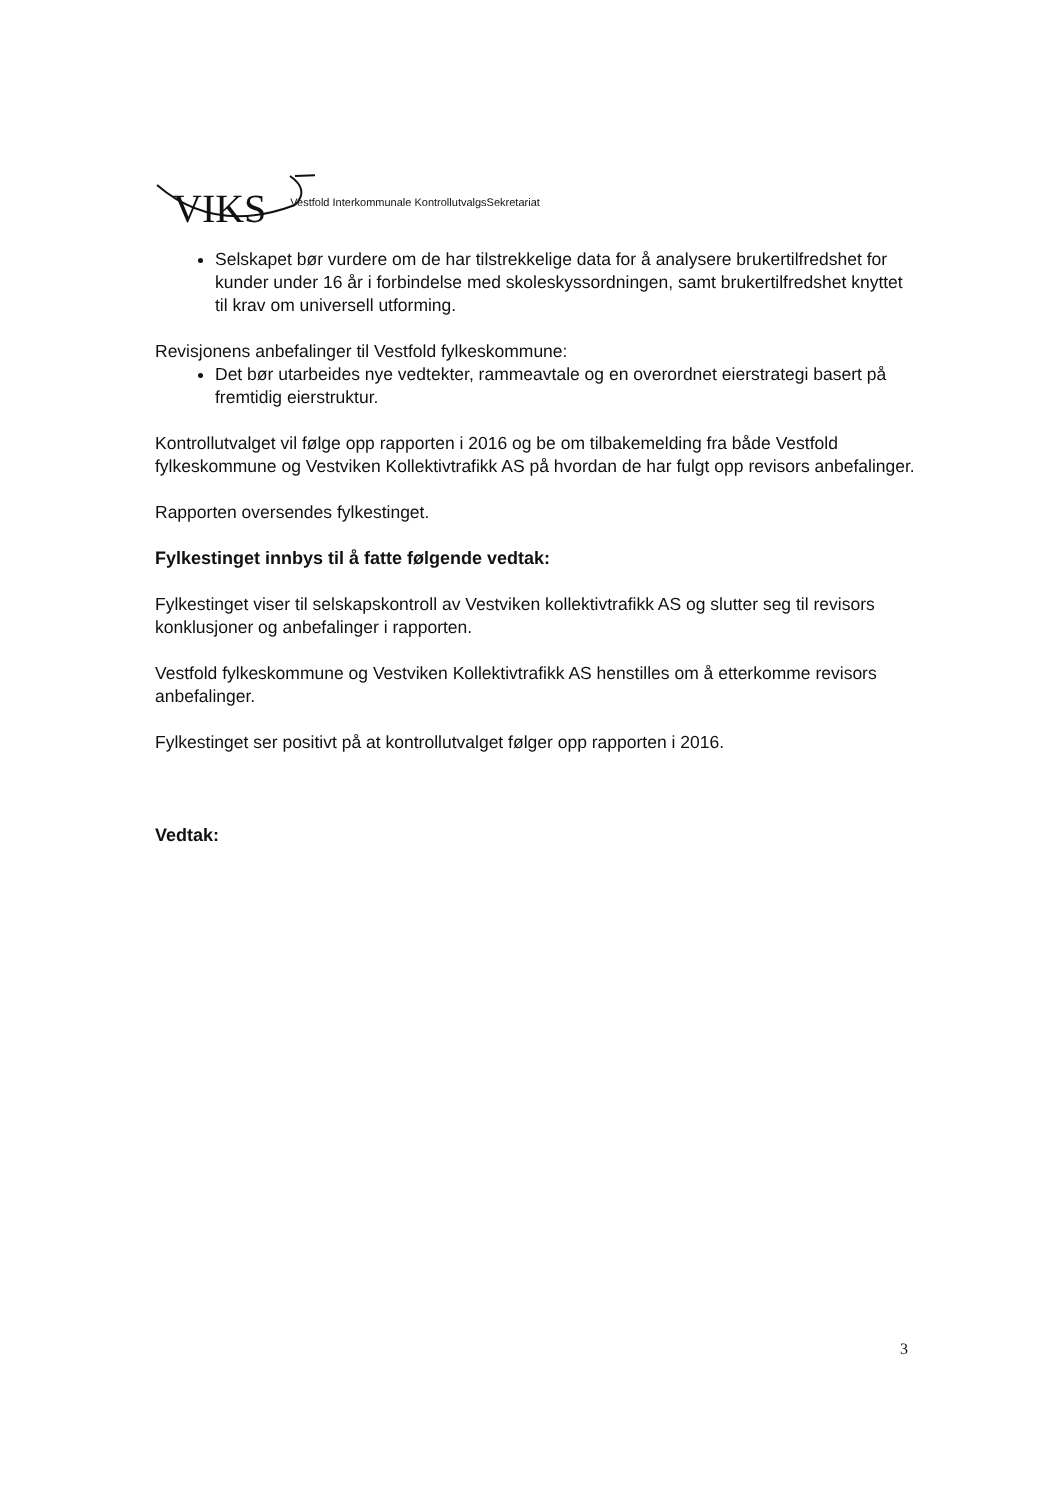VIKS Vestfold Interkommunale KontrollutvalgsSekretariat
Selskapet bør vurdere om de har tilstrekkelige data for å analysere brukertilfredshet for kunder under 16 år i forbindelse med skoleskyssordningen, samt brukertilfredshet knyttet til krav om universell utforming.
Revisjonens anbefalinger til Vestfold fylkeskommune:
Det bør utarbeides nye vedtekter, rammeavtale og en overordnet eierstrategi basert på fremtidig eierstruktur.
Kontrollutvalget vil følge opp rapporten i 2016 og be om tilbakemelding fra både Vestfold fylkeskommune og Vestviken Kollektivtrafikk AS på hvordan de har fulgt opp revisors anbefalinger.
Rapporten oversendes fylkestinget.
Fylkestinget innbys til å fatte følgende vedtak:
Fylkestinget viser til selskapskontroll av Vestviken kollektivtrafikk AS og slutter seg til revisors konklusjoner og anbefalinger i rapporten.
Vestfold fylkeskommune og Vestviken Kollektivtrafikk AS henstilles om å etterkomme revisors anbefalinger.
Fylkestinget ser positivt på at kontrollutvalget følger opp rapporten i 2016.
Vedtak:
3